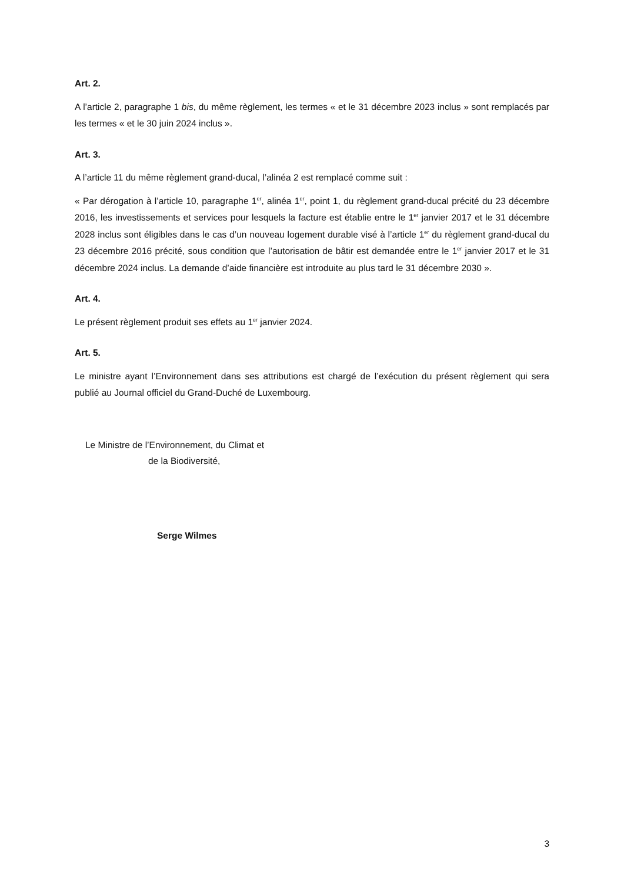Art. 2.
A l’article 2, paragraphe 1 bis, du même règlement, les termes « et le 31 décembre 2023 inclus » sont remplacés par les termes « et le 30 juin 2024 inclus ».
Art. 3.
A l’article 11 du même règlement grand-ducal, l’alinéa 2 est remplacé comme suit :
« Par dérogation à l’article 10, paragraphe 1<sup>er</sup>, alinéa 1<sup>er</sup>, point 1, du règlement grand-ducal précité du 23 décembre 2016, les investissements et services pour lesquels la facture est établie entre le 1<sup>er</sup> janvier 2017 et le 31 décembre 2028 inclus sont éligibles dans le cas d’un nouveau logement durable visé à l’article 1<sup>er</sup> du règlement grand-ducal du 23 décembre 2016 précité, sous condition que l’autorisation de bâtir est demandée entre le 1<sup>er</sup> janvier 2017 et le 31 décembre 2024 inclus. La demande d’aide financière est introduite au plus tard le 31 décembre 2030 ».
Art. 4.
Le présent règlement produit ses effets au 1<sup>er</sup> janvier 2024.
Art. 5.
Le ministre ayant l’Environnement dans ses attributions est chargé de l’exécution du présent règlement qui sera publié au Journal officiel du Grand-Duché de Luxembourg.
Le Ministre de l’Environnement, du Climat et
de la Biodiversité,
Serge Wilmes
3